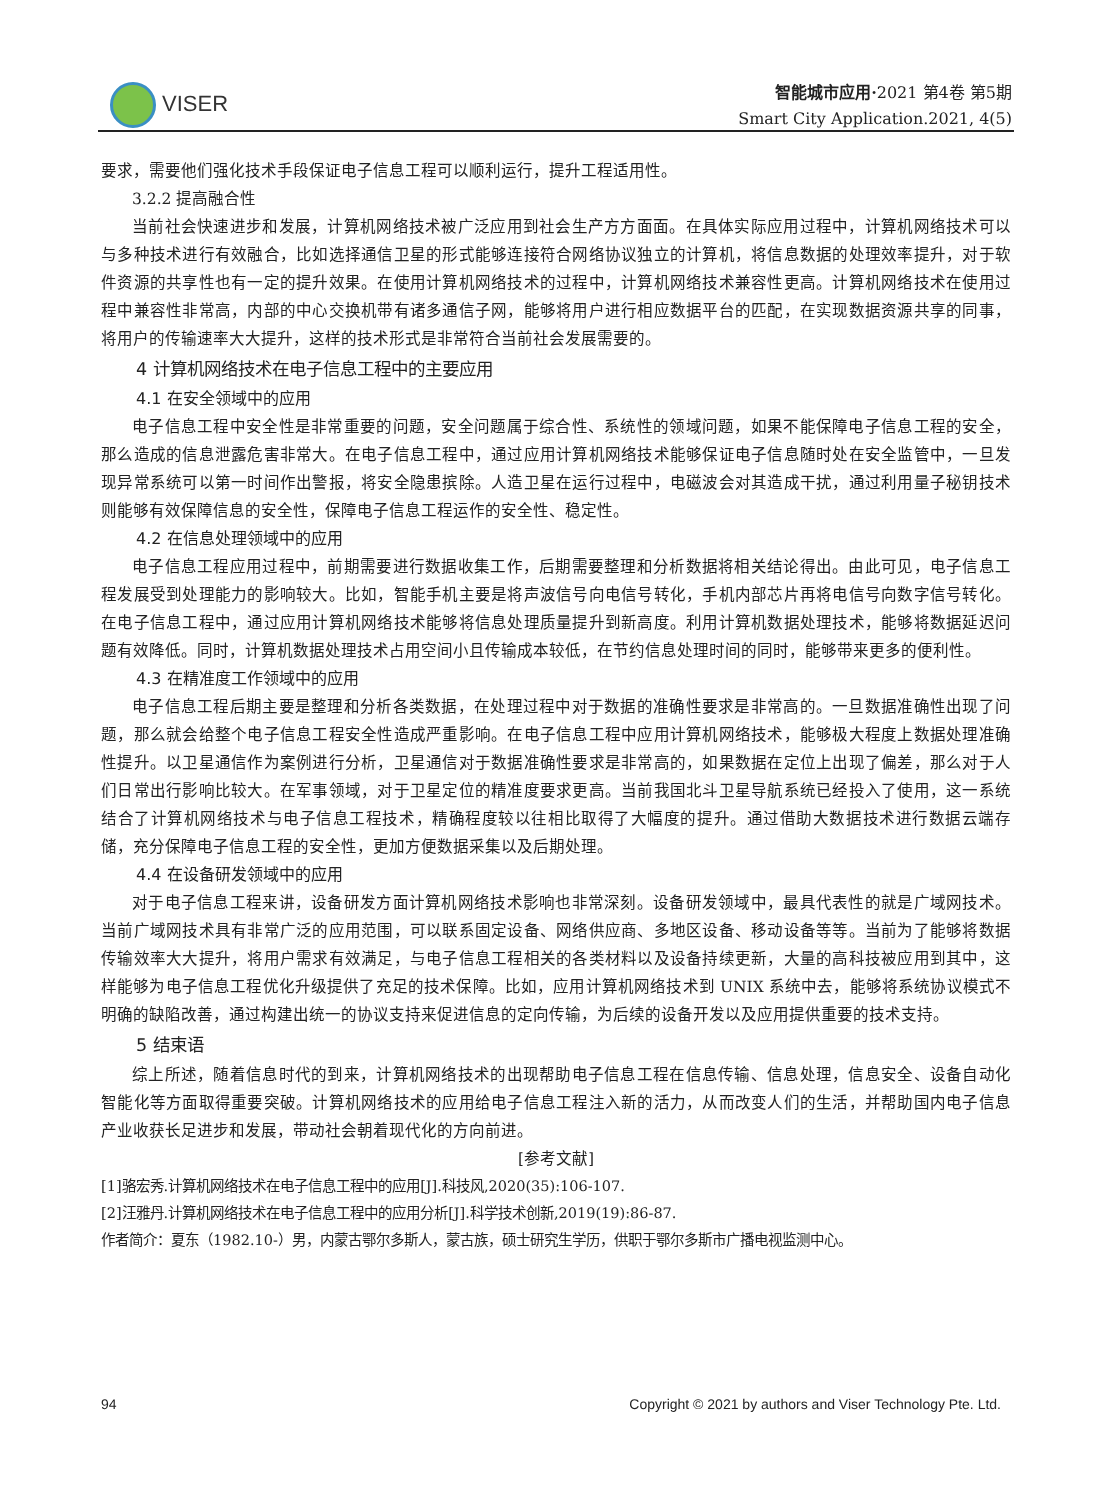VISER
智能城市应用·2021 第4卷 第5期
Smart City Application.2021, 4(5)
要求，需要他们强化技术手段保证电子信息工程可以顺利运行，提升工程适用性。
3.2.2 提高融合性
当前社会快速进步和发展，计算机网络技术被广泛应用到社会生产方方面面。在具体实际应用过程中，计算机网络技术可以与多种技术进行有效融合，比如选择通信卫星的形式能够连接符合网络协议独立的计算机，将信息数据的处理效率提升，对于软件资源的共享性也有一定的提升效果。在使用计算机网络技术的过程中，计算机网络技术兼容性更高。计算机网络技术在使用过程中兼容性非常高，内部的中心交换机带有诸多通信子网，能够将用户进行相应数据平台的匹配，在实现数据资源共享的同事，将用户的传输速率大大提升，这样的技术形式是非常符合当前社会发展需要的。
4 计算机网络技术在电子信息工程中的主要应用
4.1 在安全领域中的应用
电子信息工程中安全性是非常重要的问题，安全问题属于综合性、系统性的领域问题，如果不能保障电子信息工程的安全，那么造成的信息泄露危害非常大。在电子信息工程中，通过应用计算机网络技术能够保证电子信息随时处在安全监管中，一旦发现异常系统可以第一时间作出警报，将安全隐患摈除。人造卫星在运行过程中，电磁波会对其造成干扰，通过利用量子秘钥技术则能够有效保障信息的安全性，保障电子信息工程运作的安全性、稳定性。
4.2 在信息处理领域中的应用
电子信息工程应用过程中，前期需要进行数据收集工作，后期需要整理和分析数据将相关结论得出。由此可见，电子信息工程发展受到处理能力的影响较大。比如，智能手机主要是将声波信号向电信号转化，手机内部芯片再将电信号向数字信号转化。在电子信息工程中，通过应用计算机网络技术能够将信息处理质量提升到新高度。利用计算机数据处理技术，能够将数据延迟问题有效降低。同时，计算机数据处理技术占用空间小且传输成本较低，在节约信息处理时间的同时，能够带来更多的便利性。
4.3 在精准度工作领域中的应用
电子信息工程后期主要是整理和分析各类数据，在处理过程中对于数据的准确性要求是非常高的。一旦数据准确性出现了问题，那么就会给整个电子信息工程安全性造成严重影响。在电子信息工程中应用计算机网络技术，能够极大程度上数据处理准确性提升。以卫星通信作为案例进行分析，卫星通信对于数据准确性要求是非常高的，如果数据在定位上出现了偏差，那么对于人们日常出行影响比较大。在军事领域，对于卫星定位的精准度要求更高。当前我国北斗卫星导航系统已经投入了使用，这一系统结合了计算机网络技术与电子信息工程技术，精确程度较以往相比取得了大幅度的提升。通过借助大数据技术进行数据云端存储，充分保障电子信息工程的安全性，更加方便数据采集以及后期处理。
4.4 在设备研发领域中的应用
对于电子信息工程来讲，设备研发方面计算机网络技术影响也非常深刻。设备研发领域中，最具代表性的就是广域网技术。当前广域网技术具有非常广泛的应用范围，可以联系固定设备、网络供应商、多地区设备、移动设备等等。当前为了能够将数据传输效率大大提升，将用户需求有效满足，与电子信息工程相关的各类材料以及设备持续更新，大量的高科技被应用到其中，这样能够为电子信息工程优化升级提供了充足的技术保障。比如，应用计算机网络技术到 UNIX 系统中去，能够将系统协议模式不明确的缺陷改善，通过构建出统一的协议支持来促进信息的定向传输，为后续的设备开发以及应用提供重要的技术支持。
5 结束语
综上所述，随着信息时代的到来，计算机网络技术的出现帮助电子信息工程在信息传输、信息处理，信息安全、设备自动化智能化等方面取得重要突破。计算机网络技术的应用给电子信息工程注入新的活力，从而改变人们的生活，并帮助国内电子信息产业收获长足进步和发展，带动社会朝着现代化的方向前进。
[参考文献]
[1]骆宏秀.计算机网络技术在电子信息工程中的应用[J].科技风,2020(35):106-107.
[2]汪雅丹.计算机网络技术在电子信息工程中的应用分析[J].科学技术创新,2019(19):86-87.
作者简介：夏东（1982.10-）男，内蒙古鄂尔多斯人，蒙古族，硕士研究生学历，供职于鄂尔多斯市广播电视监测中心。
94 Copyright © 2021 by authors and Viser Technology Pte. Ltd.